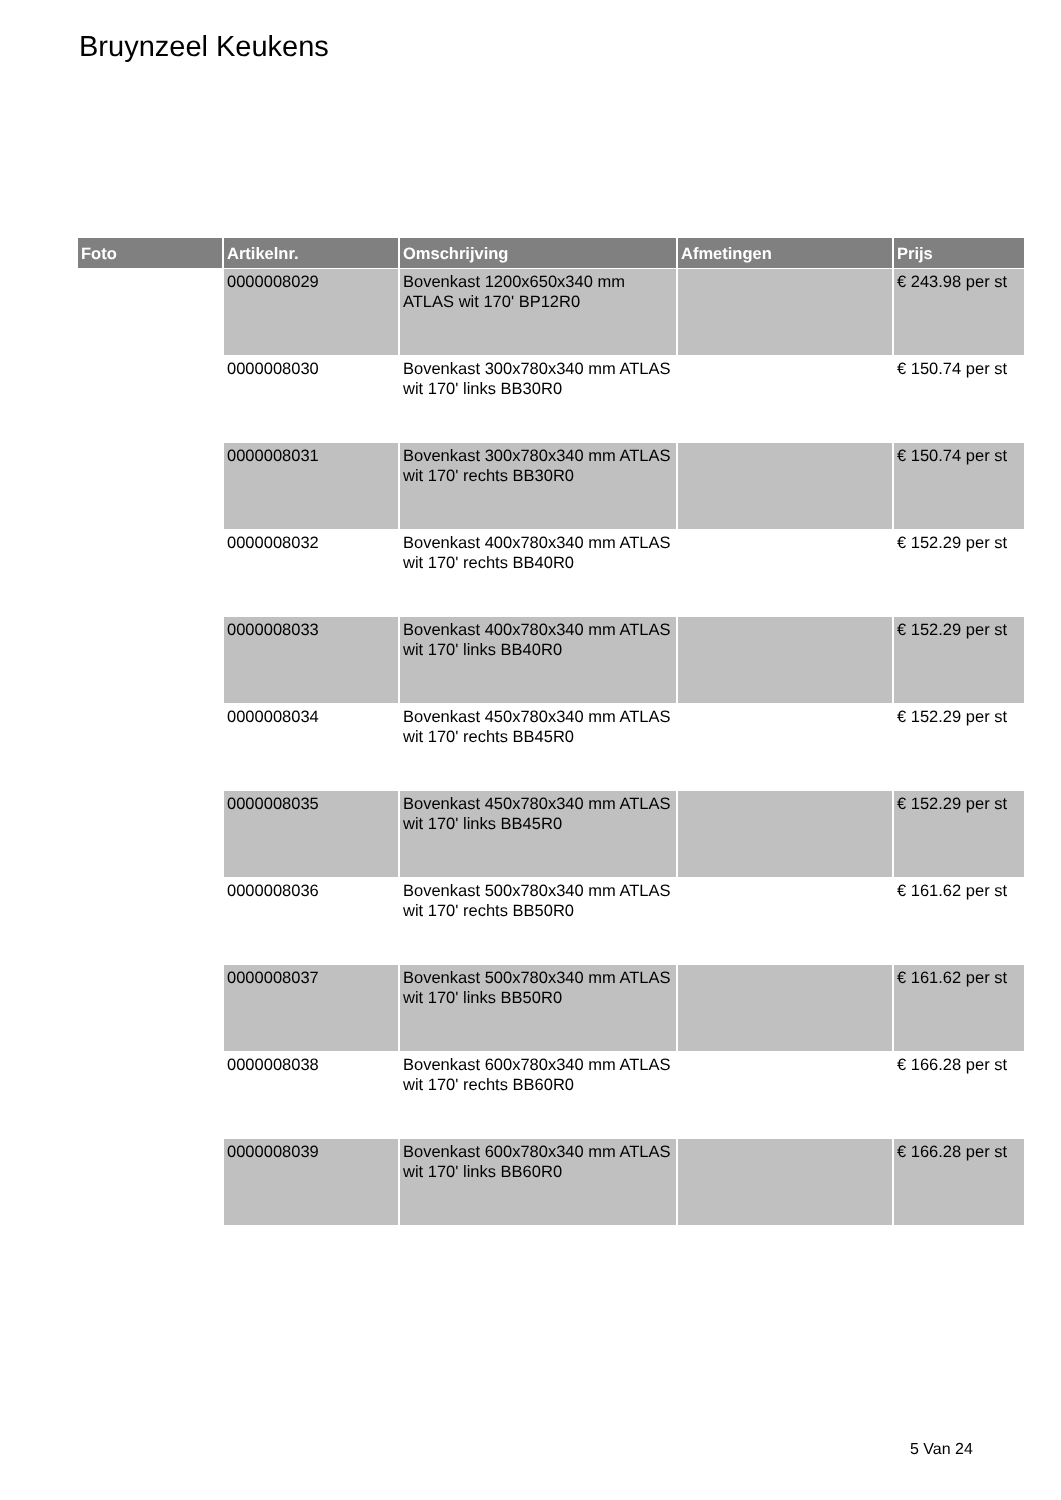Bruynzeel Keukens
| Foto | Artikelnr. | Omschrijving | Afmetingen | Prijs |
| --- | --- | --- | --- | --- |
| | 0000008029 | Bovenkast 1200x650x340 mm ATLAS wit 170' BP12R0 | | € 243.98 per st |
| | 0000008030 | Bovenkast 300x780x340 mm ATLAS wit 170' links BB30R0 | | € 150.74 per st |
| | 0000008031 | Bovenkast 300x780x340 mm ATLAS wit 170' rechts BB30R0 | | € 150.74 per st |
| | 0000008032 | Bovenkast 400x780x340 mm ATLAS wit 170' rechts BB40R0 | | € 152.29 per st |
| | 0000008033 | Bovenkast 400x780x340 mm ATLAS wit 170' links BB40R0 | | € 152.29 per st |
| | 0000008034 | Bovenkast 450x780x340 mm ATLAS wit 170' rechts BB45R0 | | € 152.29 per st |
| | 0000008035 | Bovenkast 450x780x340 mm ATLAS wit 170' links BB45R0 | | € 152.29 per st |
| | 0000008036 | Bovenkast 500x780x340 mm ATLAS wit 170' rechts BB50R0 | | € 161.62 per st |
| | 0000008037 | Bovenkast 500x780x340 mm ATLAS wit 170' links BB50R0 | | € 161.62 per st |
| | 0000008038 | Bovenkast 600x780x340 mm ATLAS wit 170' rechts BB60R0 | | € 166.28 per st |
| | 0000008039 | Bovenkast 600x780x340 mm ATLAS wit 170' links BB60R0 | | € 166.28 per st |
5 Van 24